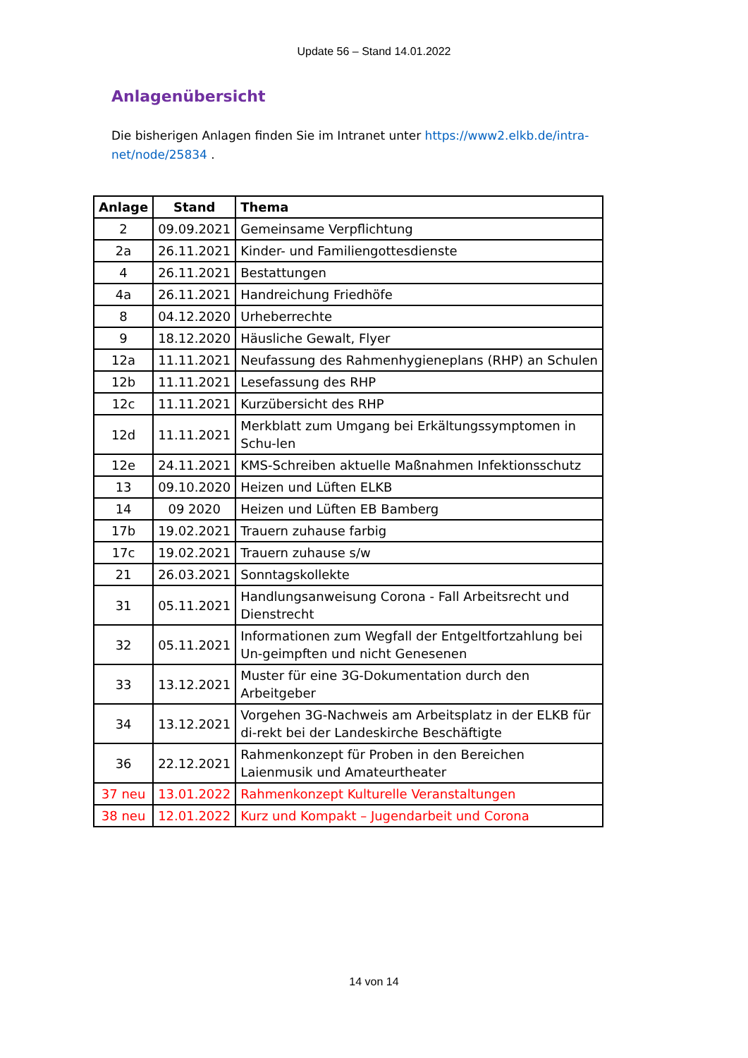Update 56 – Stand 14.01.2022
Anlagenübersicht
Die bisherigen Anlagen finden Sie im Intranet unter https://www2.elkb.de/intra-net/node/25834 .
| Anlage | Stand | Thema |
| --- | --- | --- |
| 2 | 09.09.2021 | Gemeinsame Verpflichtung |
| 2a | 26.11.2021 | Kinder- und Familiengottesdienste |
| 4 | 26.11.2021 | Bestattungen |
| 4a | 26.11.2021 | Handreichung Friedhöfe |
| 8 | 04.12.2020 | Urheberrechte |
| 9 | 18.12.2020 | Häusliche Gewalt, Flyer |
| 12a | 11.11.2021 | Neufassung des Rahmenhygieneplans (RHP) an Schulen |
| 12b | 11.11.2021 | Lesefassung des RHP |
| 12c | 11.11.2021 | Kurzübersicht des RHP |
| 12d | 11.11.2021 | Merkblatt zum Umgang bei Erkältungssymptomen in Schu-len |
| 12e | 24.11.2021 | KMS-Schreiben aktuelle Maßnahmen Infektionsschutz |
| 13 | 09.10.2020 | Heizen und Lüften ELKB |
| 14 | 09 2020 | Heizen und Lüften EB Bamberg |
| 17b | 19.02.2021 | Trauern zuhause farbig |
| 17c | 19.02.2021 | Trauern zuhause s/w |
| 21 | 26.03.2021 | Sonntagskollekte |
| 31 | 05.11.2021 | Handlungsanweisung Corona - Fall Arbeitsrecht und Dienstrecht |
| 32 | 05.11.2021 | Informationen zum Wegfall der Entgeltfortzahlung bei Un-geimpften und nicht Genesenen |
| 33 | 13.12.2021 | Muster für eine 3G-Dokumentation durch den Arbeitgeber |
| 34 | 13.12.2021 | Vorgehen 3G-Nachweis am Arbeitsplatz in der ELKB für di-rekt bei der Landeskirche Beschäftigte |
| 36 | 22.12.2021 | Rahmenkonzept für Proben in den Bereichen Laienmusik und Amateurtheater |
| 37 neu | 13.01.2022 | Rahmenkonzept Kulturelle Veranstaltungen |
| 38 neu | 12.01.2022 | Kurz und Kompakt – Jugendarbeit und Corona |
14 von 14